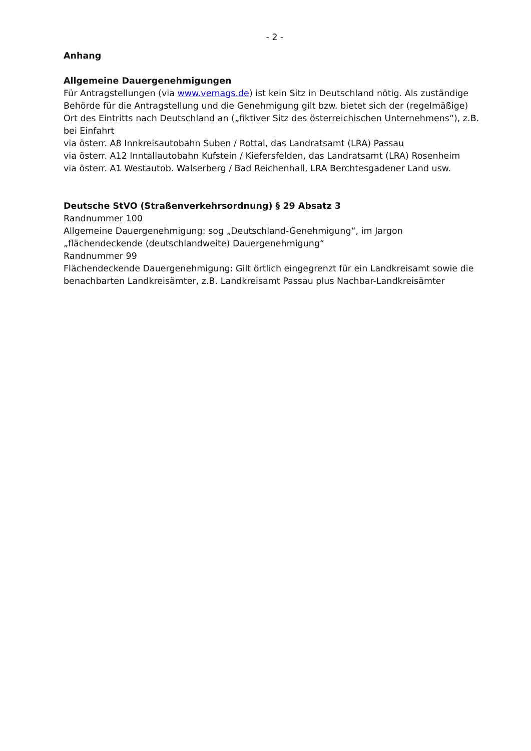- 2 -
Anhang
Allgemeine Dauergenehmigungen
Für Antragstellungen (via www.vemags.de) ist kein Sitz in Deutschland nötig. Als zuständige Behörde für die Antragstellung und die Genehmigung gilt bzw. bietet sich der (regelmäßige) Ort des Eintritts nach Deutschland an („fiktiver Sitz des österreichischen Unternehmens“), z.B. bei Einfahrt
via österr. A8 Innkreisautobahn Suben / Rottal, das Landratsamt (LRA) Passau
via österr. A12 Inntallautobahn Kufstein / Kiefersfelden, das Landratsamt (LRA) Rosenheim
via österr. A1 Westautob. Walserberg / Bad Reichenhall, LRA Berchtesgadener Land usw.
Deutsche StVO (Straßenverkehrsordnung) § 29 Absatz 3
Randnummer 100
Allgemeine Dauergenehmigung: sog „Deutschland-Genehmigung“, im Jargon „flächendeckende (deutschlandweite) Dauergenehmigung“
Randnummer 99
Flächendeckende Dauergenehmigung: Gilt örtlich eingegrenzt für ein Landkreisamt sowie die benachbarten Landkreisämter, z.B. Landkreisamt Passau plus Nachbar-Landkreisämter